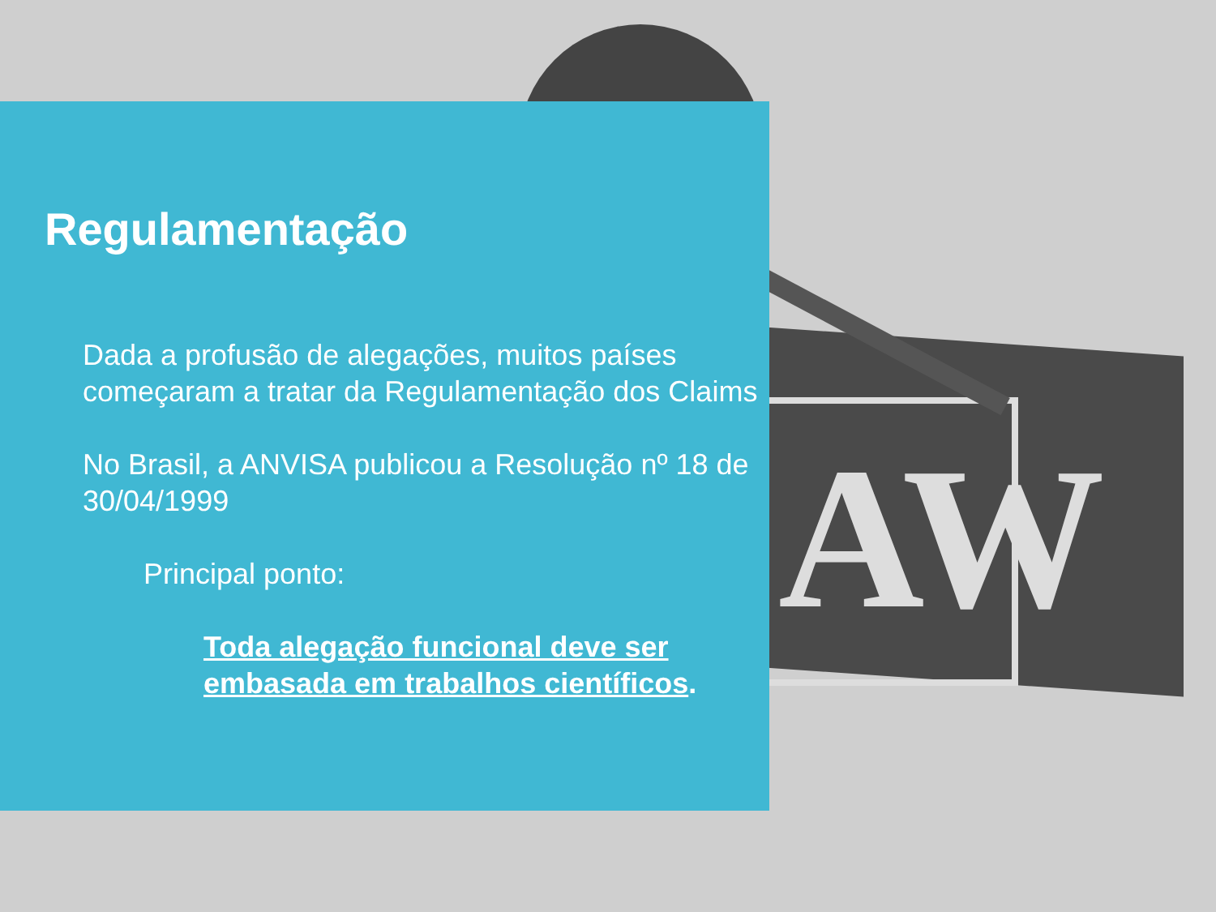AW
Regulamentação
Dada a profusão de alegações, muitos países começaram a tratar da Regulamentação dos Claims
No Brasil, a ANVISA publicou a Resolução nº 18 de 30/04/1999
Principal ponto:
Toda alegação funcional deve ser embasada em trabalhos científicos.